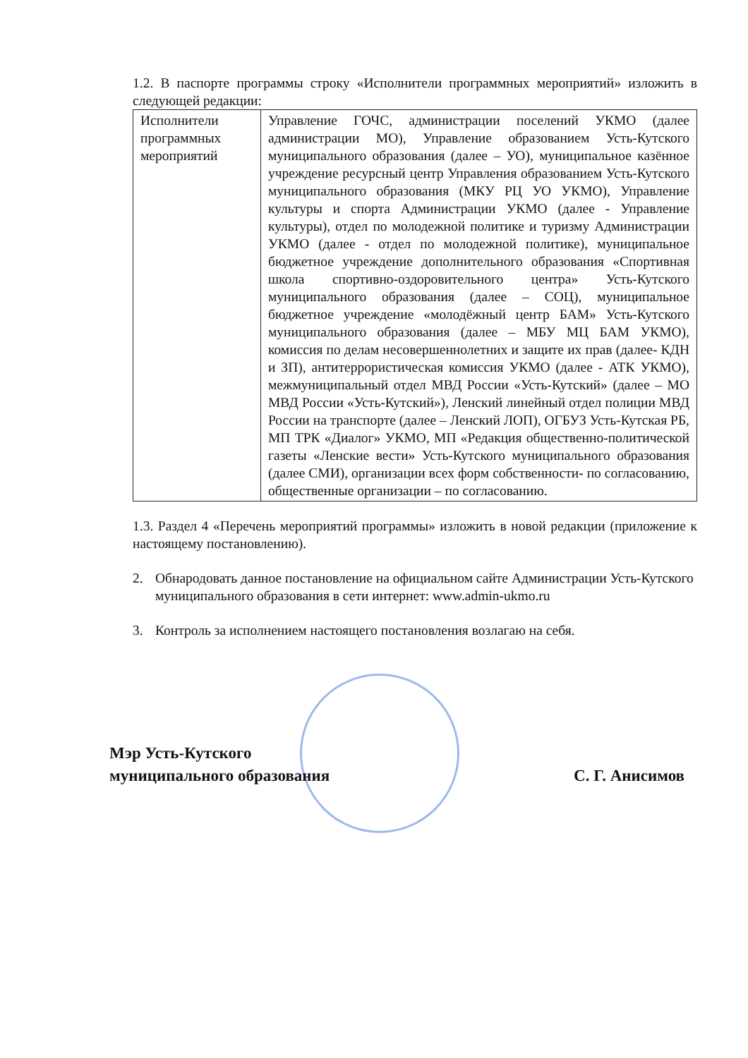1.2. В паспорте программы строку «Исполнители программных мероприятий» изложить в следующей редакции:
| Исполнители программных мероприятий | Управление ГОЧС, администрации поселений УКМО (далее администрации МО), Управление образованием Усть-Кутского муниципального образования (далее – УО), муниципальное казённое учреждение ресурсный центр Управления образованием Усть-Кутского муниципального образования (МКУ РЦ УО УКМО), Управление культуры и спорта Администрации УКМО (далее - Управление культуры), отдел по молодежной политике и туризму Администрации УКМО (далее - отдел по молодежной политике), муниципальное бюджетное учреждение дополнительного образования «Спортивная школа спортивно-оздоровительного центра» Усть-Кутского муниципального образования (далее – СОЦ), муниципальное бюджетное учреждение «молодёжный центр БАМ» Усть-Кутского муниципального образования (далее – МБУ МЦ БАМ УКМО), комиссия по делам несовершеннолетних и защите их прав (далее- КДН и ЗП), антитеррористическая комиссия УКМО (далее - АТК УКМО), межмуниципальный отдел МВД России «Усть-Кутский» (далее – МО МВД России «Усть-Кутский»), Ленский линейный отдел полиции МВД России на транспорте (далее – Ленский ЛОП), ОГБУЗ Усть-Кутская РБ, МП ТРК «Диалог» УКМО, МП «Редакция общественно-политической газеты «Ленские вести» Усть-Кутского муниципального образования (далее СМИ), организации всех форм собственности- по согласованию, общественные организации – по согласованию. |
1.3. Раздел 4 «Перечень мероприятий программы» изложить в новой редакции (приложение к настоящему постановлению).
2. Обнародовать данное постановление на официальном сайте Администрации Усть-Кутского муниципального образования в сети интернет: www.admin-ukmo.ru
3. Контроль за исполнением настоящего постановления возлагаю на себя.
Мэр Усть-Кутского
муниципального образования
С. Г. Анисимов